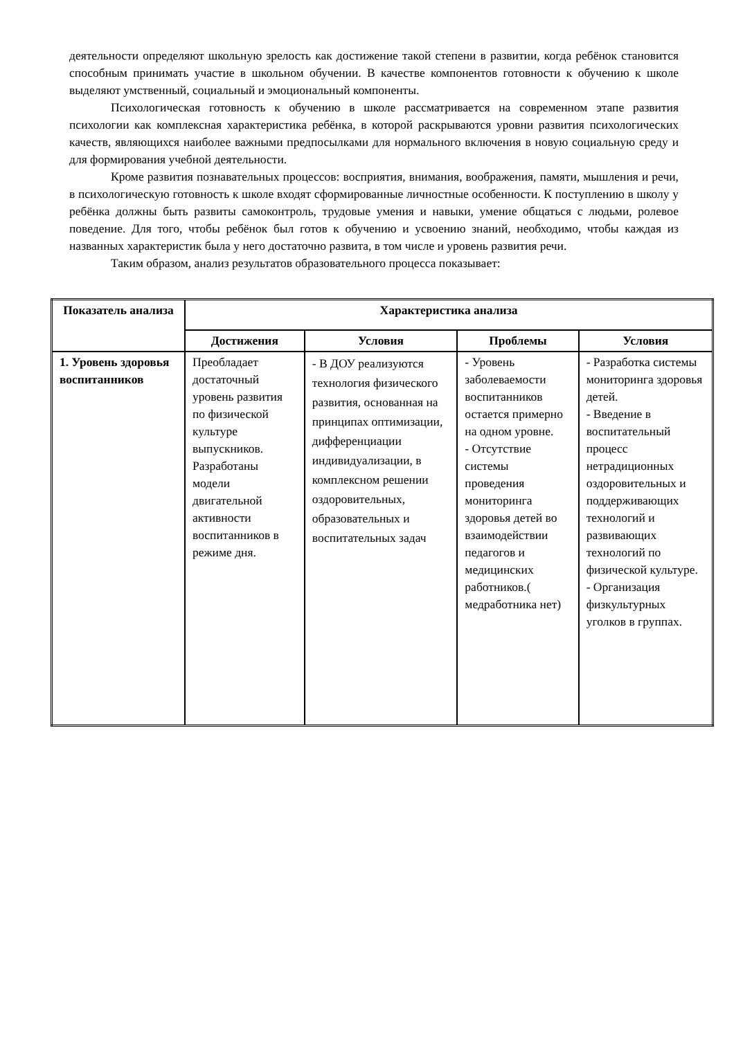деятельности определяют школьную зрелость как достижение такой степени в развитии, когда ребёнок становится способным принимать участие в школьном обучении. В качестве компонентов готовности к обучению к школе выделяют умственный, социальный и эмоциональный компоненты.
Психологическая готовность к обучению в школе рассматривается на современном этапе развития психологии как комплексная характеристика ребёнка, в которой раскрываются уровни развития психологических качеств, являющихся наиболее важными предпосылками для нормального включения в новую социальную среду и для формирования учебной деятельности.
Кроме развития познавательных процессов: восприятия, внимания, воображения, памяти, мышления и речи, в психологическую готовность к школе входят сформированные личностные особенности. К поступлению в школу у ребёнка должны быть развиты самоконтроль, трудовые умения и навыки, умение общаться с людьми, ролевое поведение. Для того, чтобы ребёнок был готов к обучению и усвоению знаний, необходимо, чтобы каждая из названных характеристик была у него достаточно развита, в том числе и уровень развития речи.
Таким образом, анализ результатов образовательного процесса показывает:
| Показатель анализа | Характеристика анализа | | | |
| --- | --- | --- | --- | --- |
| | Достижения | Условия | Проблемы | Условия |
| 1. Уровень здоровья воспитанников | Преобладает достаточный уровень развития по физической культуре выпускников. Разработаны модели двигательной активности воспитанников в режиме дня. | - В ДОУ реализуются технология физического развития, основанная на принципах оптимизации, дифференциации индивидуализации, в комплексном решении оздоровительных, образовательных и воспитательных задач | - Уровень заболеваемости воспитанников остается примерно на одном уровне. - Отсутствие системы проведения мониторинга здоровья детей во взаимодействии педагогов и медицинских работников.( медработника нет) | - Разработка системы мониторинга здоровья детей. - Введение в воспитательный процесс нетрадиционных оздоровительных и поддерживающих технологий и развивающих технологий по физической культуре. - Организация физкультурных уголков в группах. |